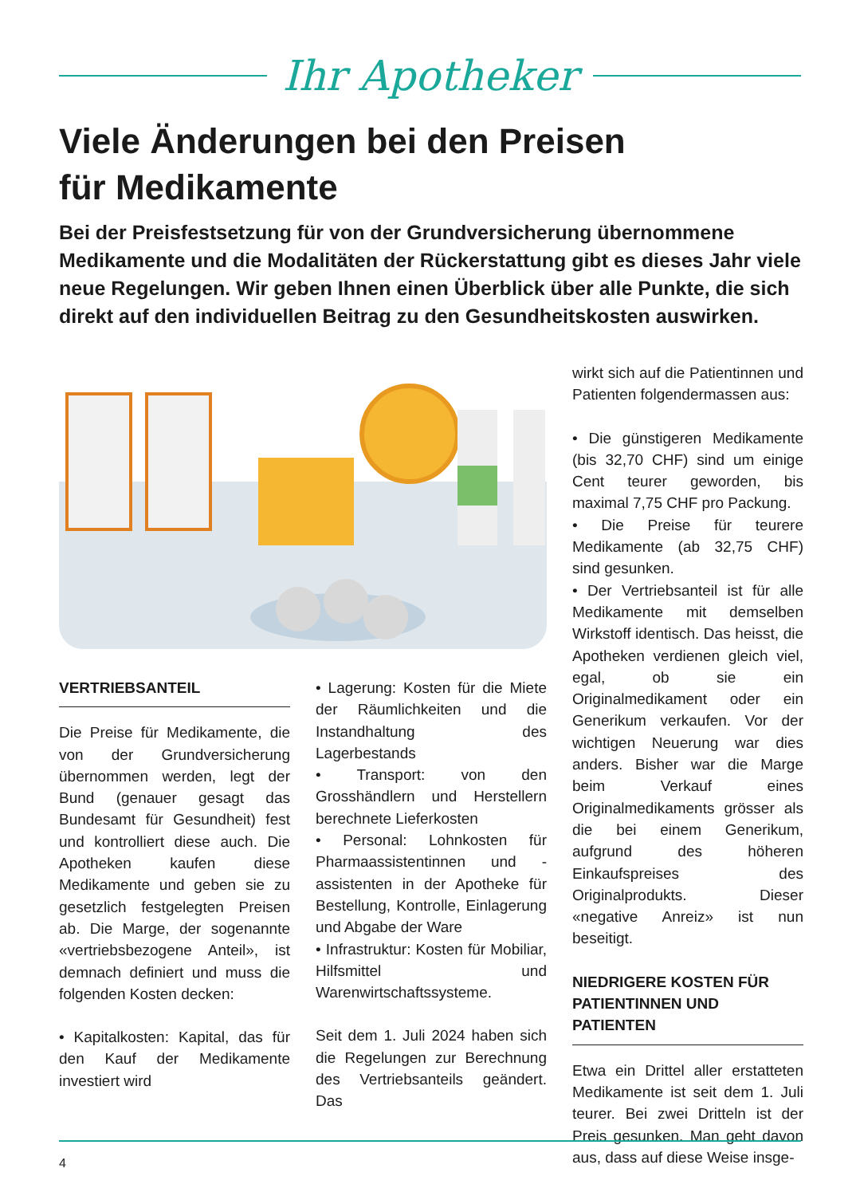Ihr Apotheker
Viele Änderungen bei den Preisen
für Medikamente
Bei der Preisfestsetzung für von der Grundversicherung übernommene Medikamente und die Modalitäten der Rückerstattung gibt es dieses Jahr viele neue Regelungen. Wir geben Ihnen einen Überblick über alle Punkte, die sich direkt auf den individuellen Beitrag zu den Gesundheitskosten auswirken.
VERTRIEBSANTEIL
Die Preise für Medikamente, die von der Grundversicherung übernommen werden, legt der Bund (genauer gesagt das Bundesamt für Gesundheit) fest und kontrolliert diese auch. Die Apotheken kaufen diese Medikamente und geben sie zu gesetzlich festgelegten Preisen ab. Die Marge, der sogenannte «vertriebsbezogene Anteil», ist demnach definiert und muss die folgenden Kosten decken:
• Kapitalkosten: Kapital, das für den Kauf der Medikamente investiert wird
• Lagerung: Kosten für die Miete der Räumlichkeiten und die Instandhaltung des Lagerbestands
• Transport: von den Grosshändlern und Herstellern berechnete Lieferkosten
• Personal: Lohnkosten für Pharmaassistentinnen und -assistenten in der Apotheke für Bestellung, Kontrolle, Einlagerung und Abgabe der Ware
• Infrastruktur: Kosten für Mobiliar, Hilfsmittel und Warenwirtschaftssysteme.
Seit dem 1. Juli 2024 haben sich die Regelungen zur Berechnung des Vertriebsanteils geändert. Das
wirkt sich auf die Patientinnen und Patienten folgendermassen aus:
• Die günstigeren Medikamente (bis 32,70 CHF) sind um einige Cent teurer geworden, bis maximal 7,75 CHF pro Packung.
• Die Preise für teurere Medikamente (ab 32,75 CHF) sind gesunken.
• Der Vertriebsanteil ist für alle Medikamente mit demselben Wirkstoff identisch. Das heisst, die Apotheken verdienen gleich viel, egal, ob sie ein Originalmedikament oder ein Generikum verkaufen. Vor der wichtigen Neuerung war dies anders. Bisher war die Marge beim Verkauf eines Originalmedikaments grösser als die bei einem Generikum, aufgrund des höheren Einkaufspreises des Originalprodukts. Dieser «negative Anreiz» ist nun beseitigt.
NIEDRIGERE KOSTEN FÜR PATIENTINNEN UND PATIENTEN
Etwa ein Drittel aller erstatteten Medikamente ist seit dem 1. Juli teurer. Bei zwei Dritteln ist der Preis gesunken. Man geht davon aus, dass auf diese Weise insge-
4